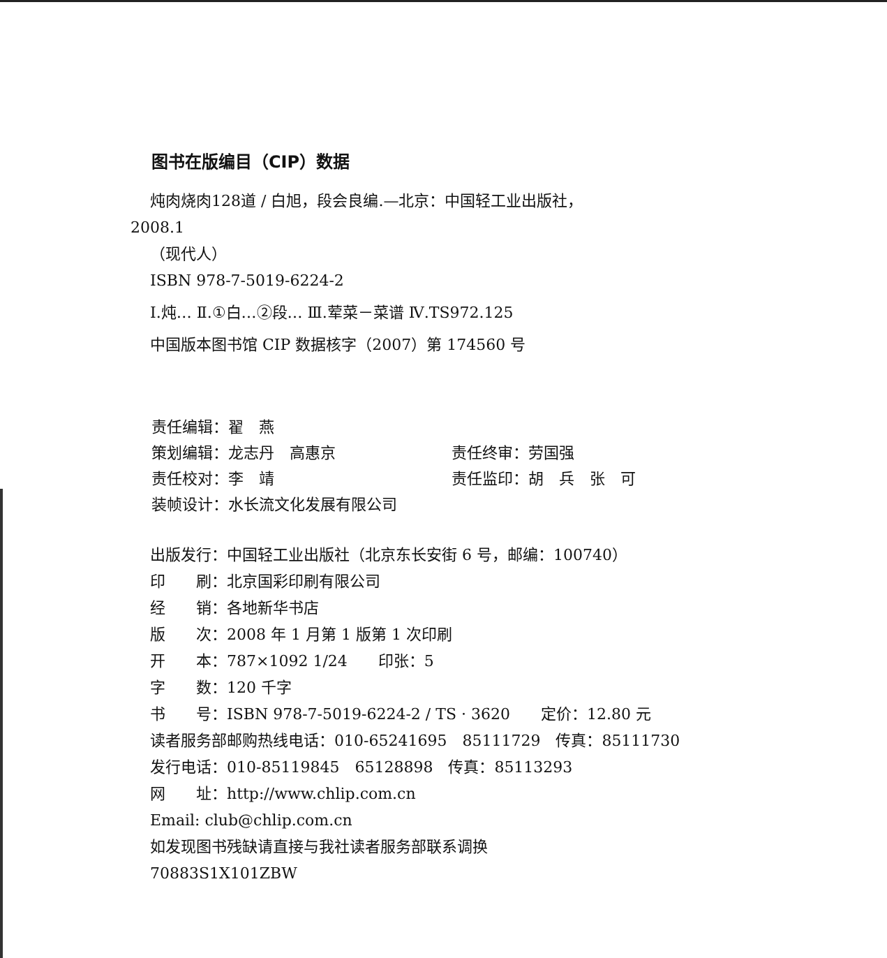图书在版编目（CIP）数据
炖肉烧肉128道 / 白旭，段会良编.—北京：中国轻工业出版社，
2008.1
（现代人）
ISBN 978-7-5019-6224-2
Ⅰ.炖… Ⅱ.①白…②段… Ⅲ.荤菜－菜谱 Ⅳ.TS972.125
中国版本图书馆 CIP 数据核字（2007）第 174560 号
| 责任编辑：翟 燕 | |
| 策划编辑：龙志丹 高惠京 | 责任终审：劳国强 |
| 责任校对：李 靖 | 责任监印：胡 兵 张 可 |
| 装帧设计：水长流文化发展有限公司 | |
出版发行：中国轻工业出版社（北京东长安街 6 号，邮编：100740）
印　　刷：北京国彩印刷有限公司
经　　销：各地新华书店
版　　次：2008 年 1 月第 1 版第 1 次印刷
开　　本：787×1092 1/24　　印张：5
字　　数：120 千字
书　　号：ISBN 978-7-5019-6224-2 / TS · 3620　　定价：12.80 元
读者服务部邮购热线电话：010-65241695　85111729　传真：85111730
发行电话：010-85119845　65128898　传真：85113293
网　　址：http://www.chlip.com.cn
Email: club@chlip.com.cn
如发现图书残缺请直接与我社读者服务部联系调换
70883S1X101ZBW